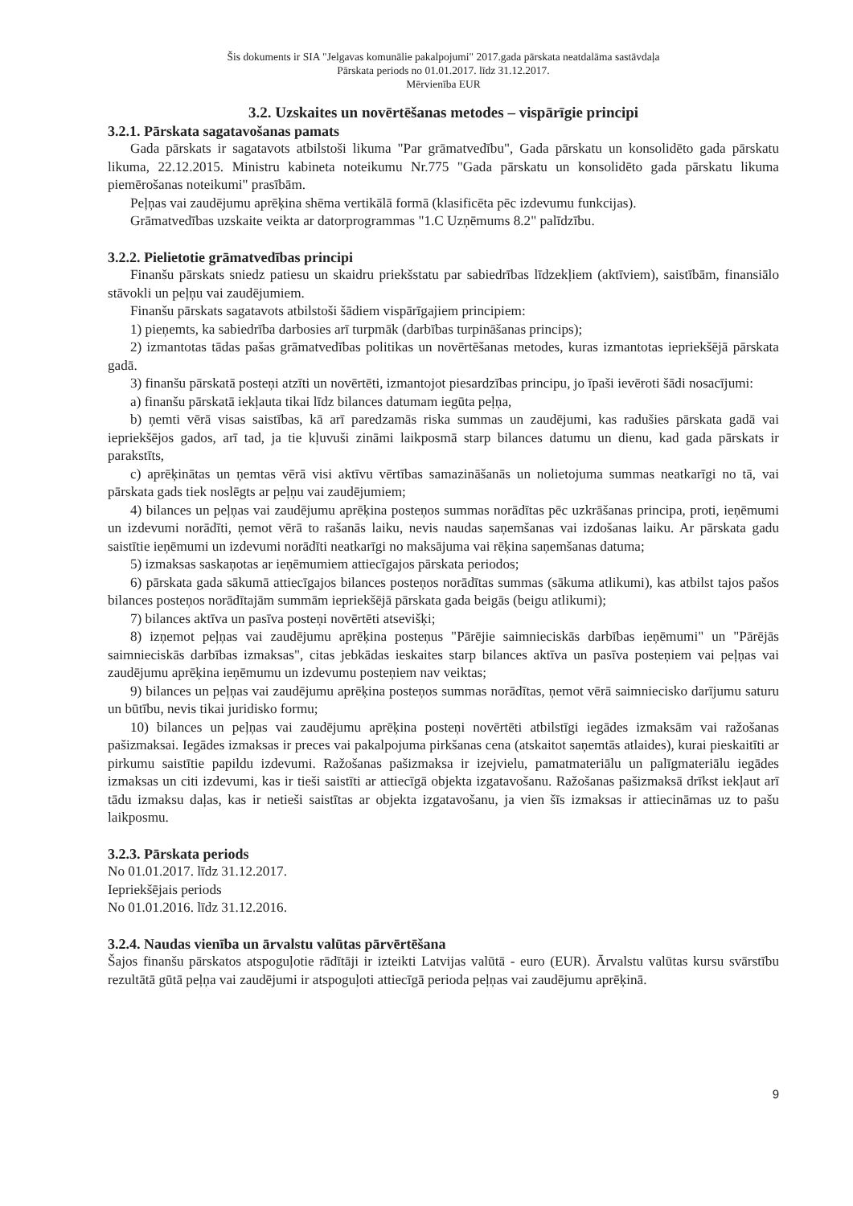Šis dokuments ir SIA "Jelgavas komunālie pakalpojumi" 2017.gada pārskata neatdalāma sastāvdaļa
Pārskata periods no 01.01.2017. līdz 31.12.2017.
Mērvienība EUR
3.2. Uzskaites un novērtēšanas metodes – vispārīgie principi
3.2.1. Pārskata sagatavošanas pamats
Gada pārskats ir sagatavots atbilstoši likuma "Par grāmatvedību", Gada pārskatu un konsolidēto gada pārskatu likuma, 22.12.2015. Ministru kabineta noteikumu Nr.775 "Gada pārskatu un konsolidēto gada pārskatu likuma piemērošanas noteikumi" prasībām.
Peļņas vai zaudējumu aprēķina shēma vertikālā formā (klasificēta pēc izdevumu funkcijas).
Grāmatvedības uzskaite veikta ar datorprogrammas "1.C Uzņēmums 8.2" palīdzību.
3.2.2. Pielietotie grāmatvedības principi
Finanšu pārskats sniedz patiesu un skaidru priekšstatu par sabiedrības līdzekļiem (aktīviem), saistībām, finansiālo stāvokli un peļņu vai zaudējumiem.
Finanšu pārskats sagatavots atbilstoši šādiem vispārīgajiem principiem:
1) pieņemts, ka sabiedrība darbosies arī turpmāk (darbības turpināšanas princips);
2) izmantotas tādas pašas grāmatvedības politikas un novērtēšanas metodes, kuras izmantotas iepriekšējā pārskata gadā.
3) finanšu pārskatā posteņi atzīti un novērtēti, izmantojot piesardzības principu, jo īpaši ievēroti šādi nosacījumi:
a) finanšu pārskatā iekļauta tikai līdz bilances datumam iegūta peļņa,
b) ņemti vērā visas saistības, kā arī paredzamās riska summas un zaudējumi, kas radušies pārskata gadā vai iepriekšējos gados, arī tad, ja tie kļuvuši zināmi laikposmā starp bilances datumu un dienu, kad gada pārskats ir parakstīts,
c) aprēķinātas un ņemtas vērā visi aktīvu vērtības samazināšanās un nolietojuma summas neatkarīgi no tā, vai pārskata gads tiek noslēgts ar peļņu vai zaudējumiem;
4) bilances un peļņas vai zaudējumu aprēķina posteņos summas norādītas pēc uzkrāšanas principa, proti, ieņēmumi un izdevumi norādīti, ņemot vērā to rašanās laiku, nevis naudas saņemšanas vai izdošanas laiku. Ar pārskata gadu saistītie ieņēmumi un izdevumi norādīti neatkarīgi no maksājuma vai rēķina saņemšanas datuma;
5) izmaksas saskaņotas ar ieņēmumiem attiecīgajos pārskata periodos;
6) pārskata gada sākumā attiecīgajos bilances posteņos norādītas summas (sākuma atlikumi), kas atbilst tajos pašos bilances posteņos norādītajām summām iepriekšējā pārskata gada beigās (beigu atlikumi);
7) bilances aktīva un pasīva posteņi novērtēti atsevišķi;
8) izņemot peļņas vai zaudējumu aprēķina posteņus "Pārējie saimnieciskās darbības ieņēmumi" un "Pārējās saimnieciskās darbības izmaksas", citas jebkādas ieskaites starp bilances aktīva un pasīva posteņiem vai peļņas vai zaudējumu aprēķina ieņēmumu un izdevumu posteņiem nav veiktas;
9) bilances un peļņas vai zaudējumu aprēķina posteņos summas norādītas, ņemot vērā saimniecisko darījumu saturu un būtību, nevis tikai juridisko formu;
10) bilances un peļņas vai zaudējumu aprēķina posteņi novērtēti atbilstīgi iegādes izmaksām vai ražošanas pašizmaksai. Iegādes izmaksas ir preces vai pakalpojuma pirkšanas cena (atskaitot saņemtās atlaides), kurai pieskaitīti ar pirkumu saistītie papildu izdevumi. Ražošanas pašizmaksa ir izejvielu, pamatmateriālu un palīgmateriālu iegādes izmaksas un citi izdevumi, kas ir tieši saistīti ar attiecīgā objekta izgatavošanu. Ražošanas pašizmaksā drīkst iekļaut arī tādu izmaksu daļas, kas ir netieši saistītas ar objekta izgatavošanu, ja vien šīs izmaksas ir attiecināmas uz to pašu laikposmu.
3.2.3. Pārskata periods
No 01.01.2017. līdz 31.12.2017.
Iepriekšējais periods
No 01.01.2016. līdz 31.12.2016.
3.2.4. Naudas vienība un ārvalstu valūtas pārvērtēšana
Šajos finanšu pārskatos atspoguļotie rādītāji ir izteikti Latvijas valūtā - euro (EUR). Ārvalstu valūtas kursu svārstību rezultātā gūtā peļņa vai zaudējumi ir atspoguļoti attiecīgā perioda peļņas vai zaudējumu aprēķinā.
9